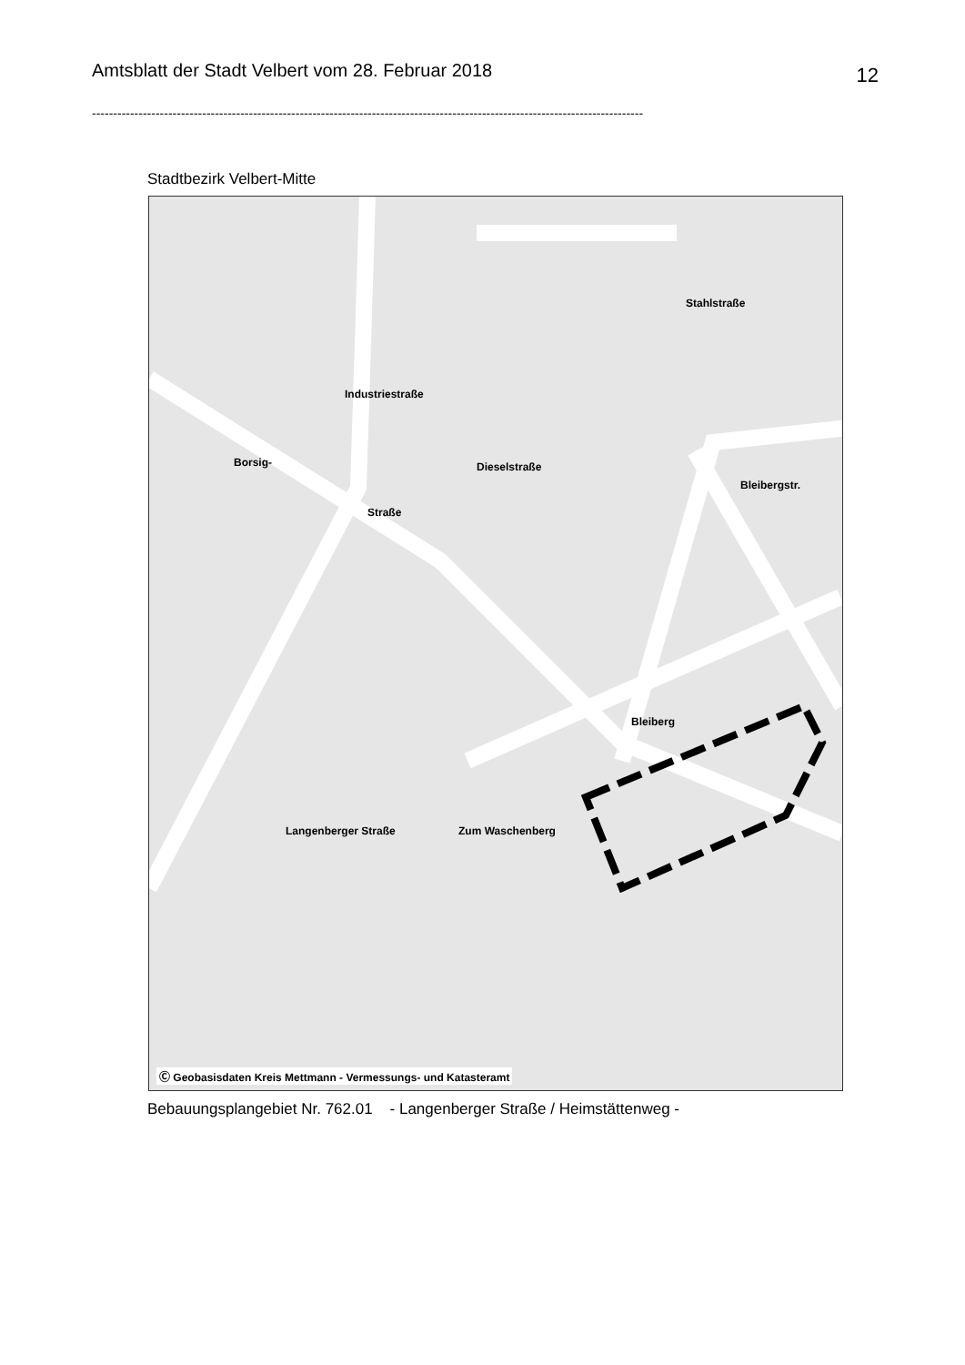Amtsblatt der Stadt Velbert vom 28. Februar 2018 12
----------------------------------------------------------------------------------------------------------------------------------
Stadtbezirk Velbert-Mitte
Borsig-
Straße
Industriestraße
Dieselstraße
Stahlstraße
Bleibergstr.
Bleiberg
Langenberger Straße Zum Waschenberg
Ⓒ Geobasisdaten Kreis Mettmann - Vermessungs- und Katasteramt
Bebauungsplangebiet Nr. 762.01 - Langenberger Straße / Heimstättenweg -